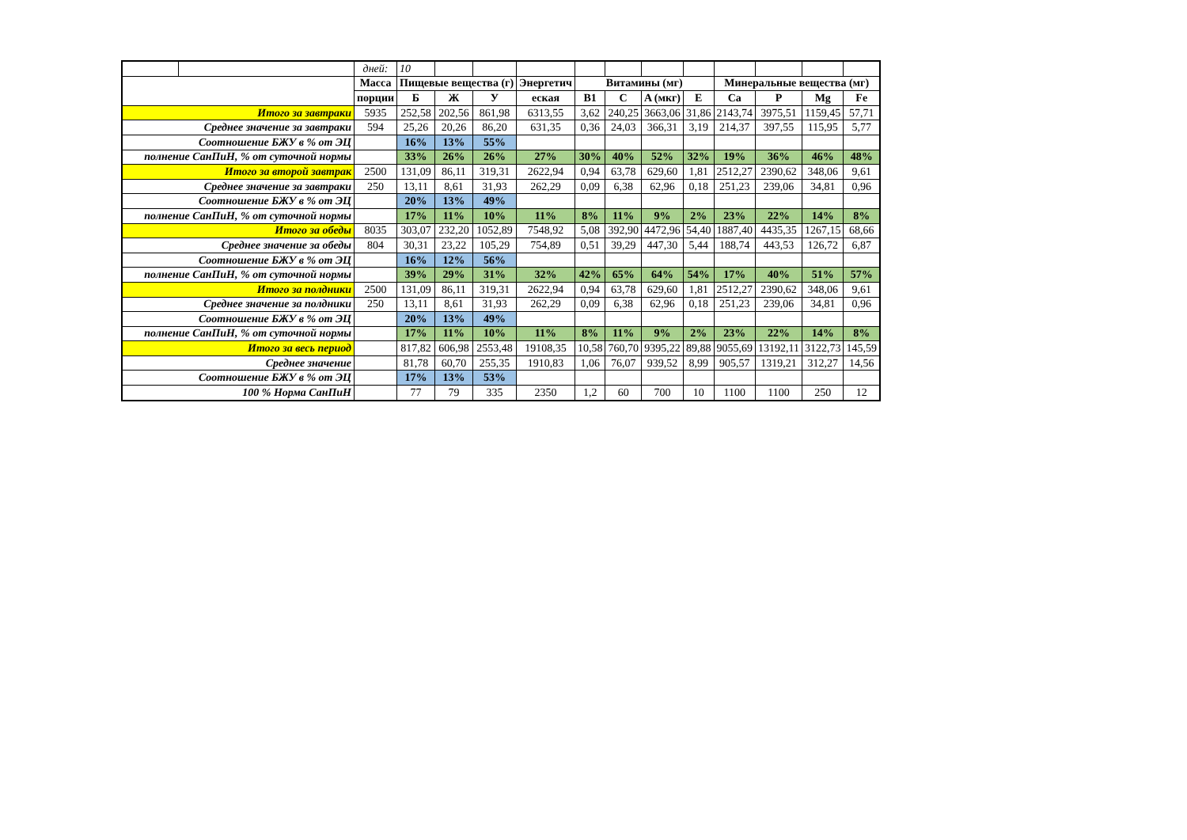| | | дней: | 10 | | | | | | | | | | | |
| | | Масса | Пищевые вещества (г) | | | Энергетич | Витамины (мг) | | | | Минеральные вещества (мг) | | | |
| | | порции | Б | Ж | У | еская | B1 | C | A (мкг) | E | Ca | P | Mg | Fe |
| Итого за завтраки | | 5935 | 252,58 | 202,56 | 861,98 | 6313,55 | 3,62 | 240,25 | 3663,06 | 31,86 | 2143,74 | 3975,51 | 1159,45 | 57,71 |
| Среднее значение за завтраки | | 594 | 25,26 | 20,26 | 86,20 | 631,35 | 0,36 | 24,03 | 366,31 | 3,19 | 214,37 | 397,55 | 115,95 | 5,77 |
| Соотношение БЖУ в % от ЭЦ | | | 16% | 13% | 55% | | | | | | | | | |
| полнение СанПиН, % от суточной нормы | | | 33% | 26% | 26% | 27% | 30% | 40% | 52% | 32% | 19% | 36% | 46% | 48% |
| Итого за второй завтрак | | 2500 | 131,09 | 86,11 | 319,31 | 2622,94 | 0,94 | 63,78 | 629,60 | 1,81 | 2512,27 | 2390,62 | 348,06 | 9,61 |
| Среднее значение за завтраки | | 250 | 13,11 | 8,61 | 31,93 | 262,29 | 0,09 | 6,38 | 62,96 | 0,18 | 251,23 | 239,06 | 34,81 | 0,96 |
| Соотношение БЖУ в % от ЭЦ | | | 20% | 13% | 49% | | | | | | | | | |
| полнение СанПиН, % от суточной нормы | | | 17% | 11% | 10% | 11% | 8% | 11% | 9% | 2% | 23% | 22% | 14% | 8% |
| Итого за обеды | | 8035 | 303,07 | 232,20 | 1052,89 | 7548,92 | 5,08 | 392,90 | 4472,96 | 54,40 | 1887,40 | 4435,35 | 1267,15 | 68,66 |
| Среднее значение за обеды | | 804 | 30,31 | 23,22 | 105,29 | 754,89 | 0,51 | 39,29 | 447,30 | 5,44 | 188,74 | 443,53 | 126,72 | 6,87 |
| Соотношение БЖУ в % от ЭЦ | | | 16% | 12% | 56% | | | | | | | | | |
| полнение СанПиН, % от суточной нормы | | | 39% | 29% | 31% | 32% | 42% | 65% | 64% | 54% | 17% | 40% | 51% | 57% |
| Итого за полдники | | 2500 | 131,09 | 86,11 | 319,31 | 2622,94 | 0,94 | 63,78 | 629,60 | 1,81 | 2512,27 | 2390,62 | 348,06 | 9,61 |
| Среднее значение за полдники | | 250 | 13,11 | 8,61 | 31,93 | 262,29 | 0,09 | 6,38 | 62,96 | 0,18 | 251,23 | 239,06 | 34,81 | 0,96 |
| Соотношение БЖУ в % от ЭЦ | | | 20% | 13% | 49% | | | | | | | | | |
| полнение СанПиН, % от суточной нормы | | | 17% | 11% | 10% | 11% | 8% | 11% | 9% | 2% | 23% | 22% | 14% | 8% |
| Итого за весь период | | | 817,82 | 606,98 | 2553,48 | 19108,35 | 10,58 | 760,70 | 9395,22 | 89,88 | 9055,69 | 13192,11 | 3122,73 | 145,59 |
| Среднее значение | | | 81,78 | 60,70 | 255,35 | 1910,83 | 1,06 | 76,07 | 939,52 | 8,99 | 905,57 | 1319,21 | 312,27 | 14,56 |
| Соотношение БЖУ в % от ЭЦ | | | 17% | 13% | 53% | | | | | | | | | |
| 100 % Норма СанПиН | | | 77 | 79 | 335 | 2350 | 1,2 | 60 | 700 | 10 | 1100 | 1100 | 250 | 12 |